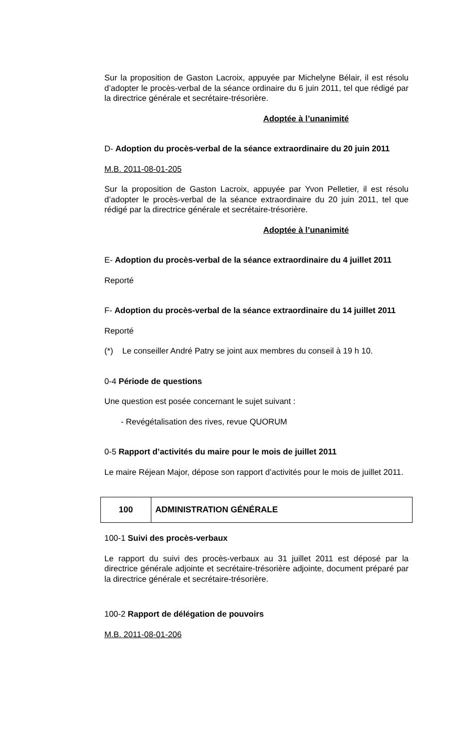Sur la proposition de Gaston Lacroix, appuyée par Michelyne Bélair, il est résolu d’adopter le procès-verbal de la séance ordinaire du 6 juin 2011, tel que rédigé par la directrice générale et secrétaire-trésorière.
Adoptée à l’unanimité
D- Adoption du procès-verbal de la séance extraordinaire du 20 juin 2011
M.B. 2011-08-01-205
Sur la proposition de Gaston Lacroix, appuyée par Yvon Pelletier, il est résolu d’adopter le procès-verbal de la séance extraordinaire du 20 juin 2011, tel que rédigé par la directrice générale et secrétaire-trésorière.
Adoptée à l’unanimité
E- Adoption du procès-verbal de la séance extraordinaire du 4 juillet 2011
Reporté
F- Adoption du procès-verbal de la séance extraordinaire du 14 juillet 2011
Reporté
(*) Le conseiller André Patry se joint aux membres du conseil à 19 h 10.
0-4 Période de questions
Une question est posée concernant le sujet suivant :
- Revégétalisation des rives, revue QUORUM
0-5 Rapport d’activités du maire pour le mois de juillet 2011
Le maire Réjean Major, dépose son rapport d’activités pour le mois de juillet 2011.
| 100 | ADMINISTRATION GÉNÉRALE |
100-1 Suivi des procès-verbaux
Le rapport du suivi des procès-verbaux au 31 juillet 2011 est déposé par la directrice générale adjointe et secrétaire-trésorière adjointe, document préparé par la directrice générale et secrétaire-trésorière.
100-2 Rapport de délégation de pouvoirs
M.B. 2011-08-01-206